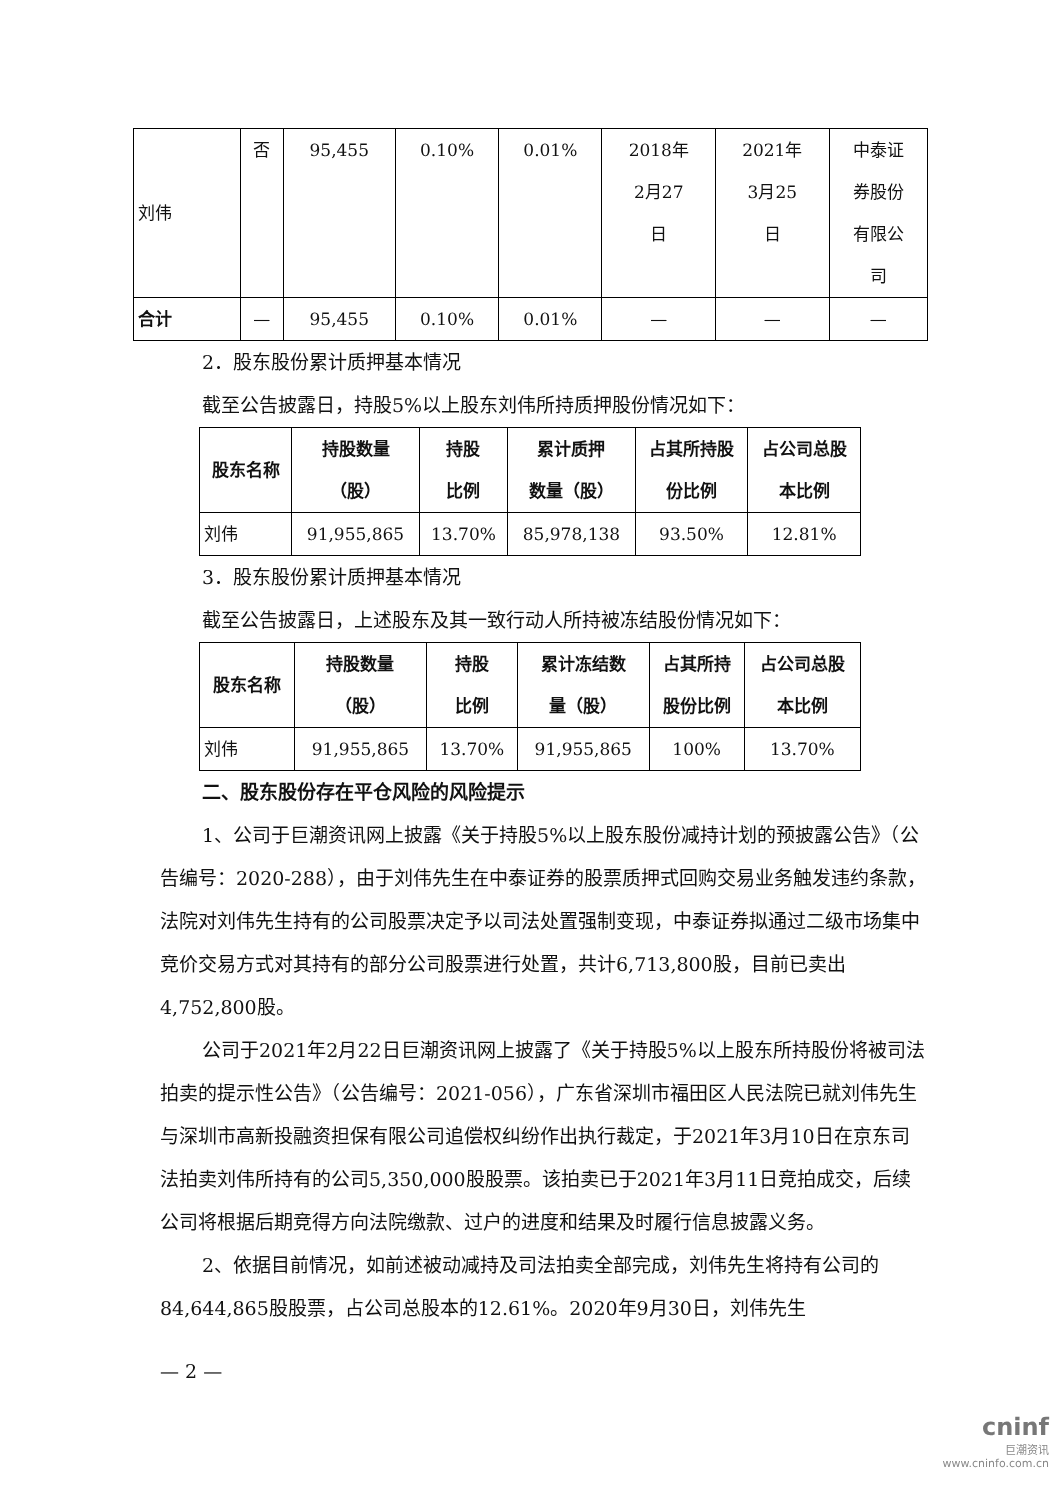| 刘伟 | 否 | 95,455 | 0.10% | 0.01% | 2018年 2月27 日 | 2021年 3月25 日 | 中泰证 券股份 有限公 司 |
| 合计 | — | 95,455 | 0.10% | 0.01% | — | — | — |
2．股东股份累计质押基本情况
截至公告披露日，持股5%以上股东刘伟所持质押股份情况如下：
| 股东名称 | 持股数量 （股） | 持股 比例 | 累计质押 数量（股） | 占其所持股 份比例 | 占公司总股 本比例 |
| --- | --- | --- | --- | --- | --- |
| 刘伟 | 91,955,865 | 13.70% | 85,978,138 | 93.50% | 12.81% |
3．股东股份累计质押基本情况
截至公告披露日，上述股东及其一致行动人所持被冻结股份情况如下：
| 股东名称 | 持股数量 （股） | 持股 比例 | 累计冻结数 量（股） | 占其所持 股份比例 | 占公司总股 本比例 |
| --- | --- | --- | --- | --- | --- |
| 刘伟 | 91,955,865 | 13.70% | 91,955,865 | 100% | 13.70% |
二、股东股份存在平仓风险的风险提示
1、公司于巨潮资讯网上披露《关于持股5%以上股东股份减持计划的预披露公告》（公告编号：2020-288），由于刘伟先生在中泰证券的股票质押式回购交易业务触发违约条款，法院对刘伟先生持有的公司股票决定予以司法处置强制变现，中泰证券拟通过二级市场集中竞价交易方式对其持有的部分公司股票进行处置，共计6,713,800股，目前已卖出4,752,800股。
公司于2021年2月22日巨潮资讯网上披露了《关于持股5%以上股东所持股份将被司法拍卖的提示性公告》（公告编号：2021-056），广东省深圳市福田区人民法院已就刘伟先生与深圳市高新投融资担保有限公司追偿权纠纷作出执行裁定，于2021年3月10日在京东司法拍卖刘伟所持有的公司5,350,000股股票。该拍卖已于2021年3月11日竞拍成交，后续公司将根据后期竞得方向法院缴款、过户的进度和结果及时履行信息披露义务。
2、依据目前情况，如前述被动减持及司法拍卖全部完成，刘伟先生将持有公司的84,644,865股股票，占公司总股本的12.61%。2020年9月30日，刘伟先生
— 2 —
cninf
巨潮资讯
www.cninfo.com.cn